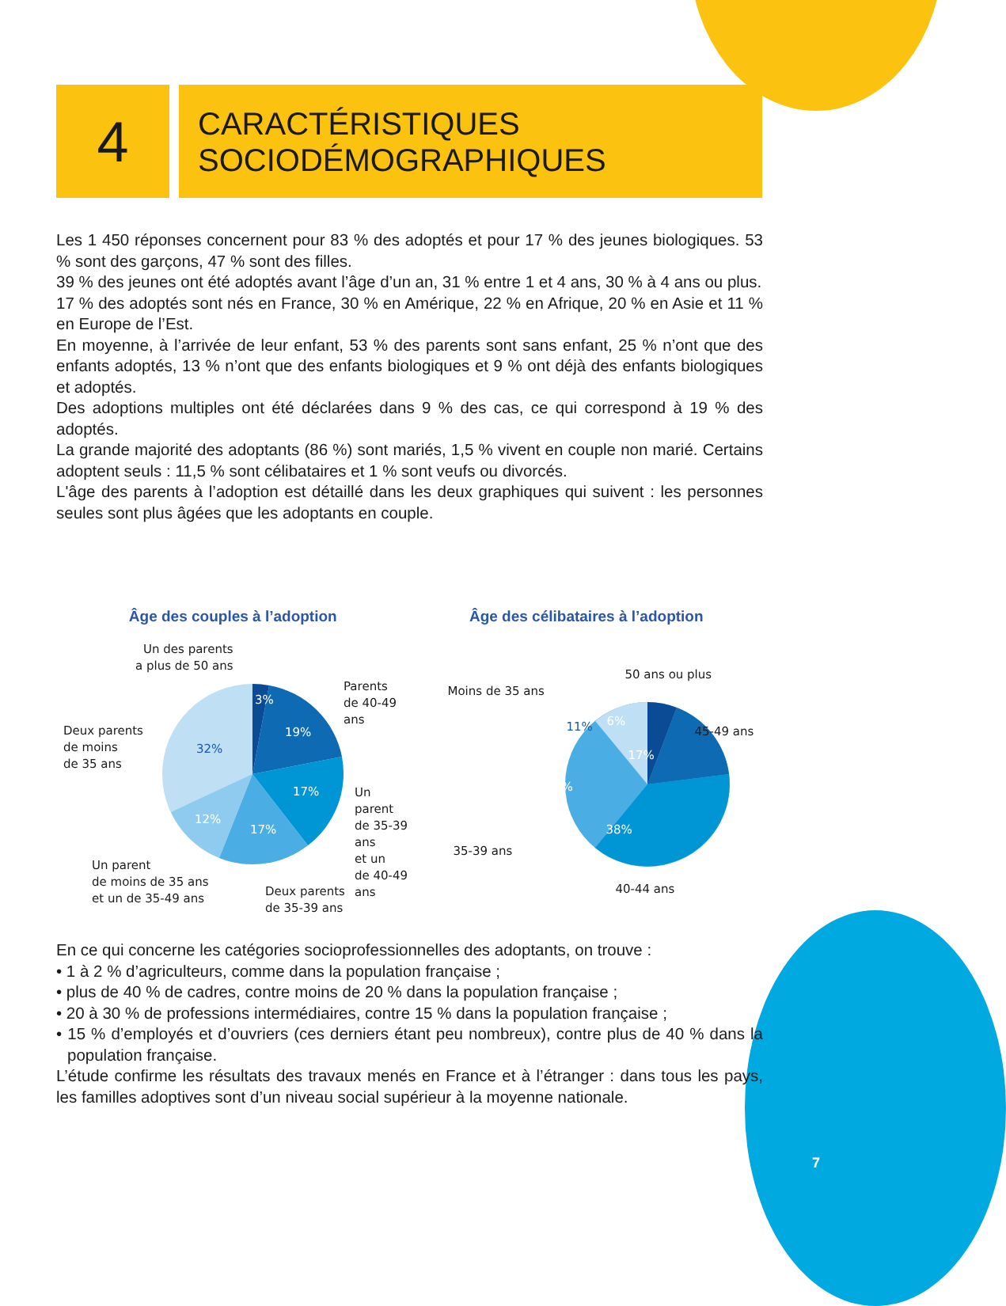4
CARACTÉRISTIQUES
SOCIODÉMOGRAPHIQUES
Les 1 450 réponses concernent pour 83 % des adoptés et pour 17 % des jeunes biologiques. 53 % sont des garçons, 47 % sont des filles.
39 % des jeunes ont été adoptés avant l’âge d’un an, 31 % entre 1 et 4 ans, 30 % à 4 ans ou plus.
17 % des adoptés sont nés en France, 30 % en Amérique, 22 % en Afrique, 20 % en Asie et 11 % en Europe de l’Est.
En moyenne, à l’arrivée de leur enfant, 53 % des parents sont sans enfant, 25 % n’ont que des enfants adoptés, 13 % n’ont que des enfants biologiques et 9 % ont déjà des enfants biologiques et adoptés.
Des adoptions multiples ont été déclarées dans 9 % des cas, ce qui correspond à 19 % des adoptés.
La grande majorité des adoptants (86 %) sont mariés, 1,5 % vivent en couple non marié. Certains adoptent seuls : 11,5 % sont célibataires et 1 % sont veufs ou divorcés.
L'âge des parents à l’adoption est détaillé dans les deux graphiques qui suivent : les personnes seules sont plus âgées que les adoptants en couple.
Âge des couples à l’adoption
Un des parents
a plus de 50 ans
Parents
de 40-49 ans
Deux parents
de moins
de 35 ans
Un parent
de 35-39 ans
et un
de 40-49 ans
Un parent
de moins de 35 ans
et un de 35-49 ans
Deux parents
de 35-39 ans
3%
19%
32%
17%
12%
17%
Âge des célibataires à l’adoption
50 ans ou plus
Moins de 35 ans
45-49 ans
35-39 ans
40-44 ans
11% 6%
17%
28%
38%
En ce qui concerne les catégories socioprofessionnelles des adoptants, on trouve :
• 1 à 2 % d’agriculteurs, comme dans la population française ;
• plus de 40 % de cadres, contre moins de 20 % dans la population française ;
• 20 à 30 % de professions intermédiaires, contre 15 % dans la population française ;
• 15 % d’employés et d’ouvriers (ces derniers étant peu nombreux), contre plus de 40 % dans la population française.
L’étude confirme les résultats des travaux menés en France et à l’étranger : dans tous les pays, les familles adoptives sont d’un niveau social supérieur à la moyenne nationale.
7